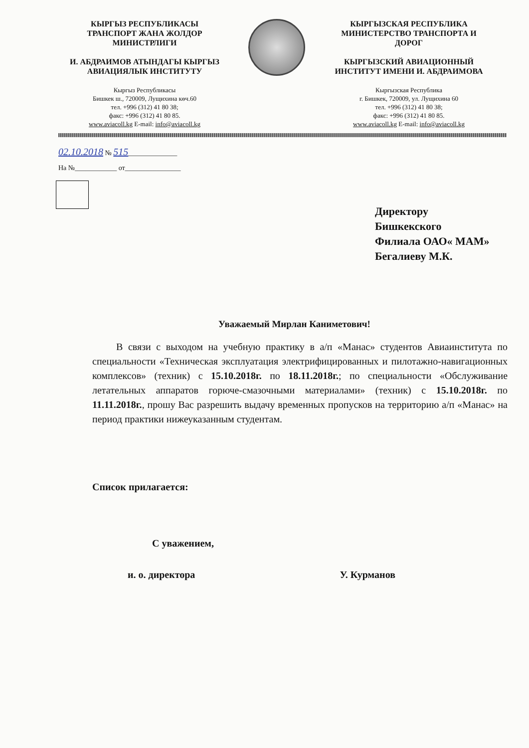КЫРГЫЗ РЕСПУБЛИКАСЫ
ТРАНСПОРТ ЖАНА ЖОЛДОР
МИНИСТРЛИГИ
И. АБДРАИМОВ АТЫНДАГЫ КЫРГЫЗ
АВИАЦИЯЛЫК ИНСТИТУТУ
Кыргыз Республикасы
Бишкек ш., 720009, Лущихина көч.60
тел. +996 (312) 41 80 38;
факс: +996 (312) 41 80 85.
www.aviacoll.kg E-mail: info@aviacoll.kg
КЫРГЫЗСКАЯ РЕСПУБЛИКА
МИНИСТЕРСТВО ТРАНСПОРТА И
ДОРОГ
КЫРГЫЗСКИЙ АВИАЦИОННЫЙ
ИНСТИТУТ ИМЕНИ И. АБДРАИМОВА
Кыргызская Республика
г. Бишкек, 720009, ул. Лущихина 60
тел. +996 (312) 41 80 38;
факс: +996 (312) 41 80 85.
www.aviacoll.kg E-mail: info@aviacoll.kg
02.10.2018 № 515______________
На №____________ от________________
Директору
Бишкекского
Филиала ОАО« МАМ»
Бегалиеву М.К.
Уважаемый Мирлан Каниметович!
В связи с выходом на учебную практику в а/п «Манас» студентов Авиаинститута по специальности «Техническая эксплуатация электрифицированных и пилотажно-навигационных комплексов» (техник) с 15.10.2018г. по 18.11.2018г.; по специальности «Обслуживание летательных аппаратов горюче-смазочными материалами» (техник) с 15.10.2018г. по 11.11.2018г., прошу Вас разрешить выдачу временных пропусков на территорию а/п «Манас» на период практики нижеуказанным студентам.
Список прилагается:
С уважением,
и. о. директора У. Курманов